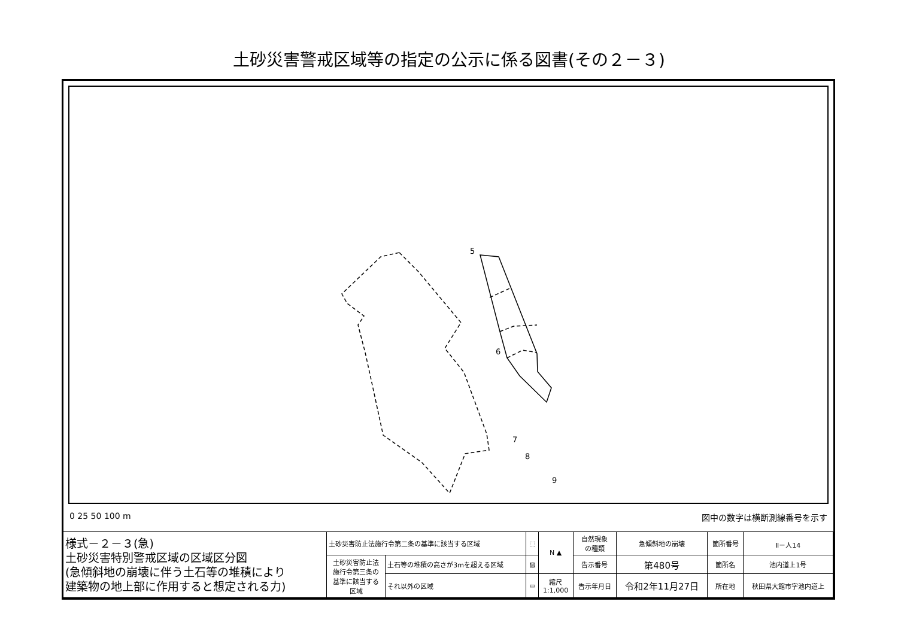土砂災害警戒区域等の指定の公示に係る図書(その２－３)
5
6
7
8
9
0 25 50 100 m 図中の数字は横断測線番号を示す
| 様式－２－３(急) 土砂災害特別警戒区域の区域区分図 (急傾斜地の崩壊に伴う土石等の堆積により 建築物の地上部に作用すると想定される力) | 土砂災害防止法施行令第二条の基準に該当する区域 | | ⬚ | N ▲ | 自然現象 の種類 | 急傾斜地の崩壊 | 箇所番号 | Ⅱ－人14 |
| | 土砂災害防止法 施行令第三条の 基準に該当する 区域 | 土石等の堆積の高さが3mを超える区域 | ▨ | | 告示番号 | 第480号 | 箇所名 | 池内道上1号 |
| | | それ以外の区域 | ▭ | 縮尺 1:1,000 | 告示年月日 | 令和2年11月27日 | 所在地 | 秋田県大館市字池内道上 |